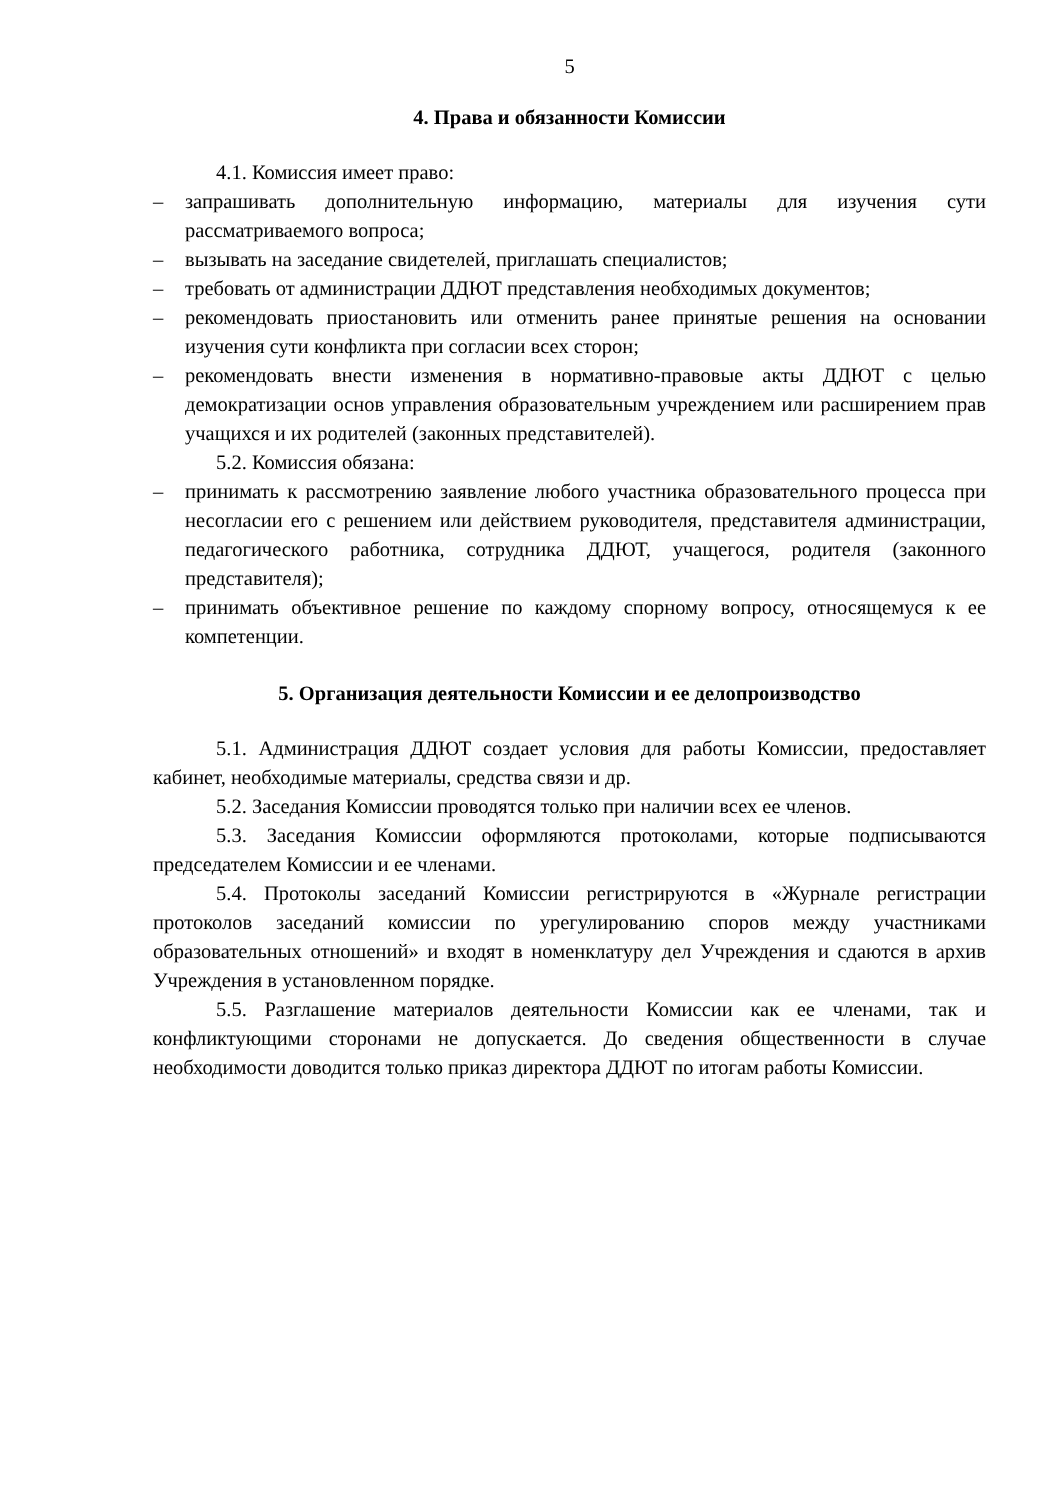5
4. Права и обязанности Комиссии
4.1. Комиссия имеет право:
– запрашивать дополнительную информацию, материалы для изучения сути рассматриваемого вопроса;
– вызывать на заседание свидетелей, приглашать специалистов;
– требовать от администрации ДДЮТ представления необходимых документов;
– рекомендовать приостановить или отменить ранее принятые решения на основании изучения сути конфликта при согласии всех сторон;
– рекомендовать внести изменения в нормативно-правовые акты ДДЮТ с целью демократизации основ управления образовательным учреждением или расширением прав учащихся и их родителей (законных представителей).
5.2. Комиссия обязана:
– принимать к рассмотрению заявление любого участника образовательного процесса при несогласии его с решением или действием руководителя, представителя администрации, педагогического работника, сотрудника ДДЮТ, учащегося, родителя (законного представителя);
– принимать объективное решение по каждому спорному вопросу, относящемуся к ее компетенции.
5. Организация деятельности Комиссии и ее делопроизводство
5.1. Администрация ДДЮТ создает условия для работы Комиссии, предоставляет кабинет, необходимые материалы, средства связи и др.
5.2. Заседания Комиссии проводятся только при наличии всех ее членов.
5.3. Заседания Комиссии оформляются протоколами, которые подписываются председателем Комиссии и ее членами.
5.4. Протоколы заседаний Комиссии регистрируются в «Журнале регистрации протоколов заседаний комиссии по урегулированию споров между участниками образовательных отношений» и входят в номенклатуру дел Учреждения и сдаются в архив Учреждения в установленном порядке.
5.5. Разглашение материалов деятельности Комиссии как ее членами, так и конфликтующими сторонами не допускается. До сведения общественности в случае необходимости доводится только приказ директора ДДЮТ по итогам работы Комиссии.